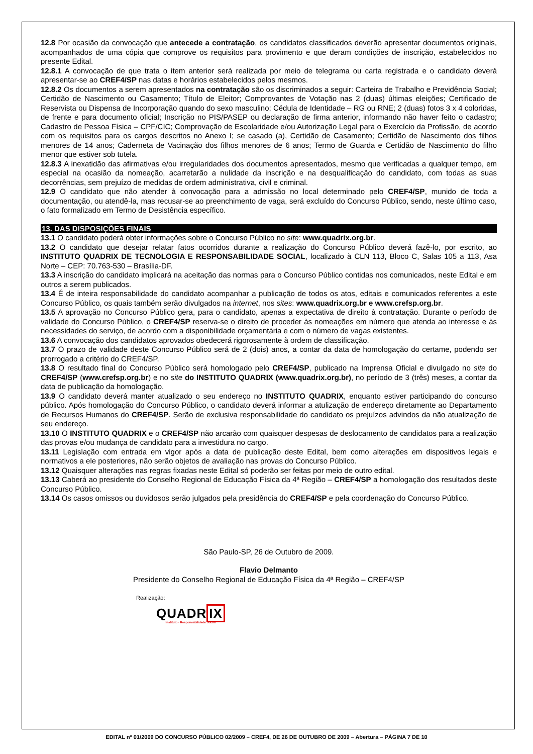12.8 Por ocasião da convocação que antecede a contratação, os candidatos classificados deverão apresentar documentos originais, acompanhados de uma cópia que comprove os requisitos para provimento e que deram condições de inscrição, estabelecidos no presente Edital.
12.8.1 A convocação de que trata o item anterior será realizada por meio de telegrama ou carta registrada e o candidato deverá apresentar-se ao CREF4/SP nas datas e horários estabelecidos pelos mesmos.
12.8.2 Os documentos a serem apresentados na contratação são os discriminados a seguir: Carteira de Trabalho e Previdência Social; Certidão de Nascimento ou Casamento; Título de Eleitor; Comprovantes de Votação nas 2 (duas) últimas eleições; Certificado de Reservista ou Dispensa de Incorporação quando do sexo masculino; Cédula de Identidade – RG ou RNE; 2 (duas) fotos 3 x 4 coloridas, de frente e para documento oficial; Inscrição no PIS/PASEP ou declaração de firma anterior, informando não haver feito o cadastro; Cadastro de Pessoa Física – CPF/CIC; Comprovação de Escolaridade e/ou Autorização Legal para o Exercício da Profissão, de acordo com os requisitos para os cargos descritos no Anexo I; se casado (a), Certidão de Casamento; Certidão de Nascimento dos filhos menores de 14 anos; Caderneta de Vacinação dos filhos menores de 6 anos; Termo de Guarda e Certidão de Nascimento do filho menor que estiver sob tutela.
12.8.3 A inexatidão das afirmativas e/ou irregularidades dos documentos apresentados, mesmo que verificadas a qualquer tempo, em especial na ocasião da nomeação, acarretarão a nulidade da inscrição e na desqualificação do candidato, com todas as suas decorrências, sem prejuízo de medidas de ordem administrativa, civil e criminal.
12.9 O candidato que não atender à convocação para a admissão no local determinado pelo CREF4/SP, munido de toda a documentação, ou atendê-la, mas recusar-se ao preenchimento de vaga, será excluído do Concurso Público, sendo, neste último caso, o fato formalizado em Termo de Desistência específico.
13. DAS DISPOSIÇÕES FINAIS
13.1 O candidato poderá obter informações sobre o Concurso Público no site: www.quadrix.org.br.
13.2 O candidato que desejar relatar fatos ocorridos durante a realização do Concurso Público deverá fazê-lo, por escrito, ao INSTITUTO QUADRIX DE TECNOLOGIA E RESPONSABILIDADE SOCIAL, localizado à CLN 113, Bloco C, Salas 105 a 113, Asa Norte – CEP: 70.763-530 – Brasília-DF.
13.3 A inscrição do candidato implicará na aceitação das normas para o Concurso Público contidas nos comunicados, neste Edital e em outros a serem publicados.
13.4 É de inteira responsabilidade do candidato acompanhar a publicação de todos os atos, editais e comunicados referentes a este Concurso Público, os quais também serão divulgados na internet, nos sites: www.quadrix.org.br e www.crefsp.org.br.
13.5 A aprovação no Concurso Público gera, para o candidato, apenas a expectativa de direito à contratação. Durante o período de validade do Concurso Público, o CREF4/SP reserva-se o direito de proceder às nomeações em número que atenda ao interesse e às necessidades do serviço, de acordo com a disponibilidade orçamentária e com o número de vagas existentes.
13.6 A convocação dos candidatos aprovados obedecerá rigorosamente à ordem de classificação.
13.7 O prazo de validade deste Concurso Público será de 2 (dois) anos, a contar da data de homologação do certame, podendo ser prorrogado a critério do CREF4/SP.
13.8 O resultado final do Concurso Público será homologado pelo CREF4/SP, publicado na Imprensa Oficial e divulgado no site do CREF4/SP (www.crefsp.org.br) e no site do INSTITUTO QUADRIX (www.quadrix.org.br), no período de 3 (três) meses, a contar da data de publicação da homologação.
13.9 O candidato deverá manter atualizado o seu endereço no INSTITUTO QUADRIX, enquanto estiver participando do concurso público. Após homologação do Concurso Público, o candidato deverá informar a atulização de endereço diretamente ao Departamento de Recursos Humanos do CREF4/SP. Serão de exclusiva responsabilidade do candidato os prejuízos advindos da não atualização de seu endereço.
13.10 O INSTITUTO QUADRIX e o CREF4/SP não arcarão com quaisquer despesas de deslocamento de candidatos para a realização das provas e/ou mudança de candidato para a investidura no cargo.
13.11 Legislação com entrada em vigor após a data de publicação deste Edital, bem como alterações em dispositivos legais e normativos a ele posteriores, não serão objetos de avaliação nas provas do Concurso Público.
13.12 Quaisquer alterações nas regras fixadas neste Edital só poderão ser feitas por meio de outro edital.
13.13 Caberá ao presidente do Conselho Regional de Educação Física da 4ª Região – CREF4/SP a homologação dos resultados deste Concurso Público.
13.14 Os casos omissos ou duvidosos serão julgados pela presidência do CREF4/SP e pela coordenação do Concurso Público.
São Paulo-SP, 26 de Outubro de 2009.
Flavio Delmanto
Presidente do Conselho Regional de Educação Física da 4ª Região – CREF4/SP
Realização:
QUADRIX
Instituto · Responsabilidade Social
EDITAL nº 01/2009 DO CONCURSO PÚBLICO 02/2009 – CREF4, DE 26 DE OUTUBRO DE 2009 – Abertura – PÁGINA 7 DE 10